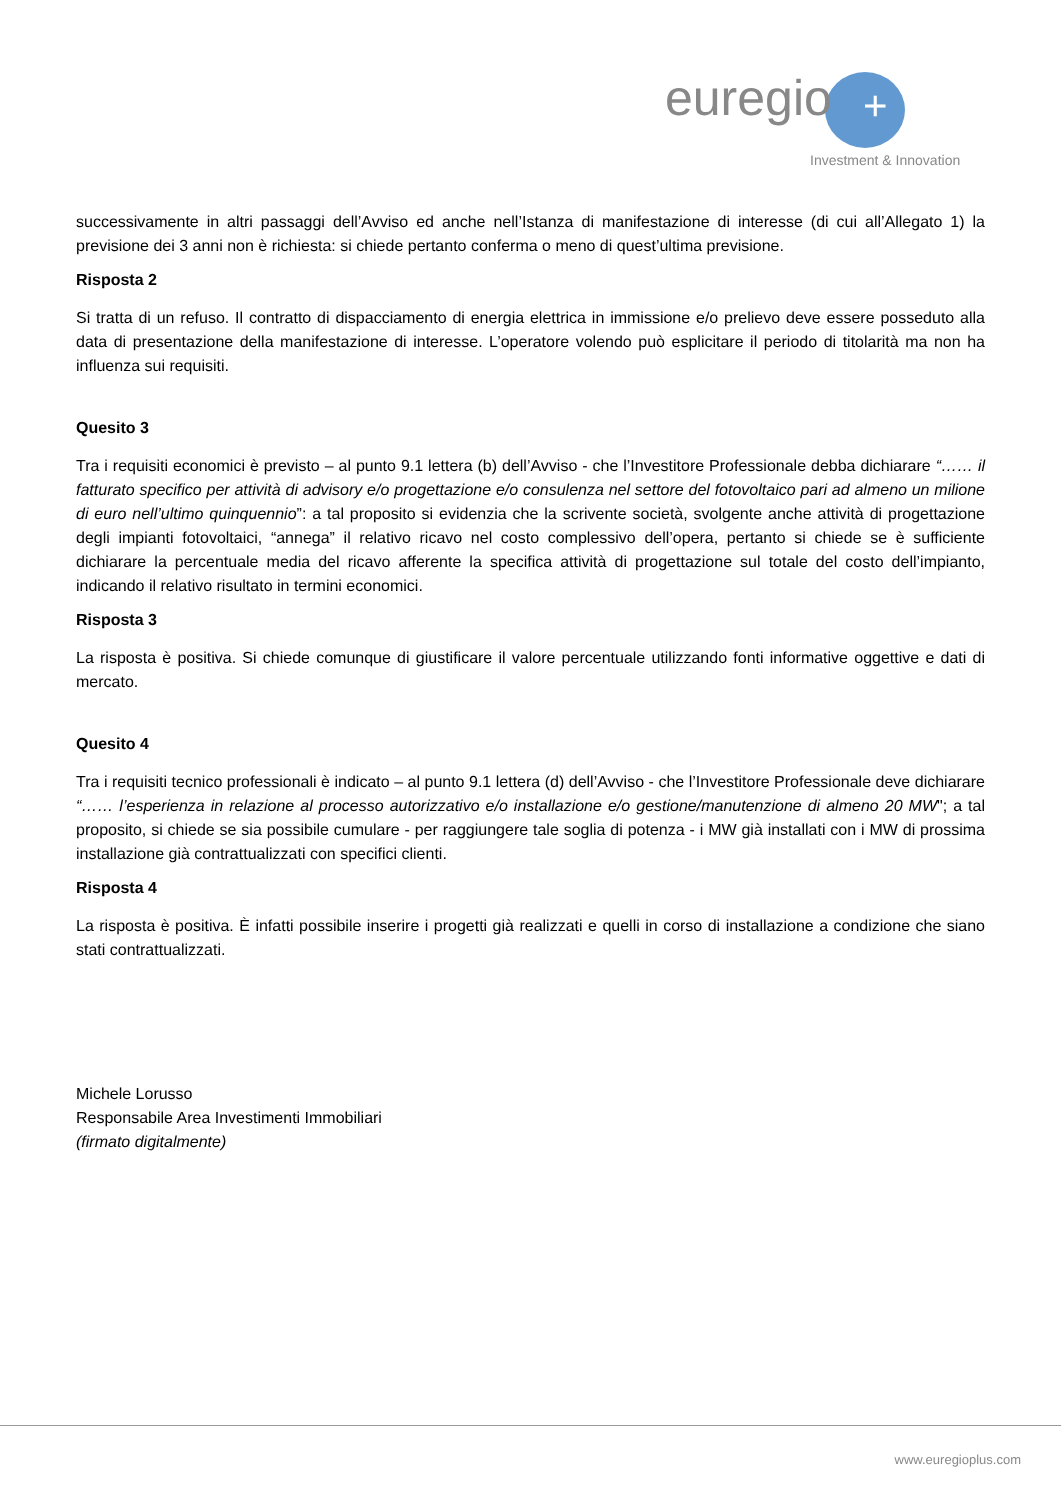euregio
+
Investment & Innovation
successivamente in altri passaggi dell’Avviso ed anche nell’Istanza di manifestazione di interesse (di cui all’Allegato 1) la previsione dei 3 anni non è richiesta: si chiede pertanto conferma o meno di quest’ultima previsione.
Risposta 2
Si tratta di un refuso. Il contratto di dispacciamento di energia elettrica in immissione e/o prelievo deve essere posseduto alla data di presentazione della manifestazione di interesse. L’operatore volendo può esplicitare il periodo di titolarità ma non ha influenza sui requisiti.
Quesito 3
Tra i requisiti economici è previsto – al punto 9.1 lettera (b) dell’Avviso - che l’Investitore Professionale debba dichiarare “…… il fatturato specifico per attività di advisory e/o progettazione e/o consulenza nel settore del fotovoltaico pari ad almeno un milione di euro nell’ultimo quinquennio”: a tal proposito si evidenzia che la scrivente società, svolgente anche attività di progettazione degli impianti fotovoltaici, “annega” il relativo ricavo nel costo complessivo dell’opera, pertanto si chiede se è sufficiente dichiarare la percentuale media del ricavo afferente la specifica attività di progettazione sul totale del costo dell’impianto, indicando il relativo risultato in termini economici.
Risposta 3
La risposta è positiva. Si chiede comunque di giustificare il valore percentuale utilizzando fonti informative oggettive e dati di mercato.
Quesito 4
Tra i requisiti tecnico professionali è indicato – al punto 9.1 lettera (d) dell’Avviso - che l’Investitore Professionale deve dichiarare “…… l’esperienza in relazione al processo autorizzativo e/o installazione e/o gestione/manutenzione di almeno 20 MW"; a tal proposito, si chiede se sia possibile cumulare - per raggiungere tale soglia di potenza - i MW già installati con i MW di prossima installazione già contrattualizzati con specifici clienti.
Risposta 4
La risposta è positiva. È infatti possibile inserire i progetti già realizzati e quelli in corso di installazione a condizione che siano stati contrattualizzati.
Michele Lorusso
Responsabile Area Investimenti Immobiliari
(firmato digitalmente)
www.euregioplus.com